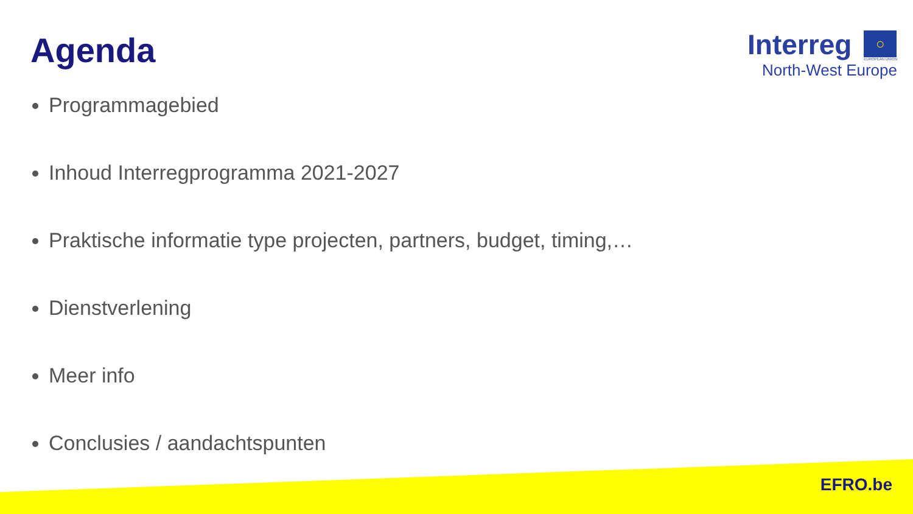Agenda
Interreg
○
EUROPEAN UNION
North-West Europe
Programmagebied
Inhoud Interregprogramma 2021-2027
Praktische informatie type projecten, partners, budget, timing,…
Dienstverlening
Meer info
Conclusies / aandachtspunten
EFRO.be